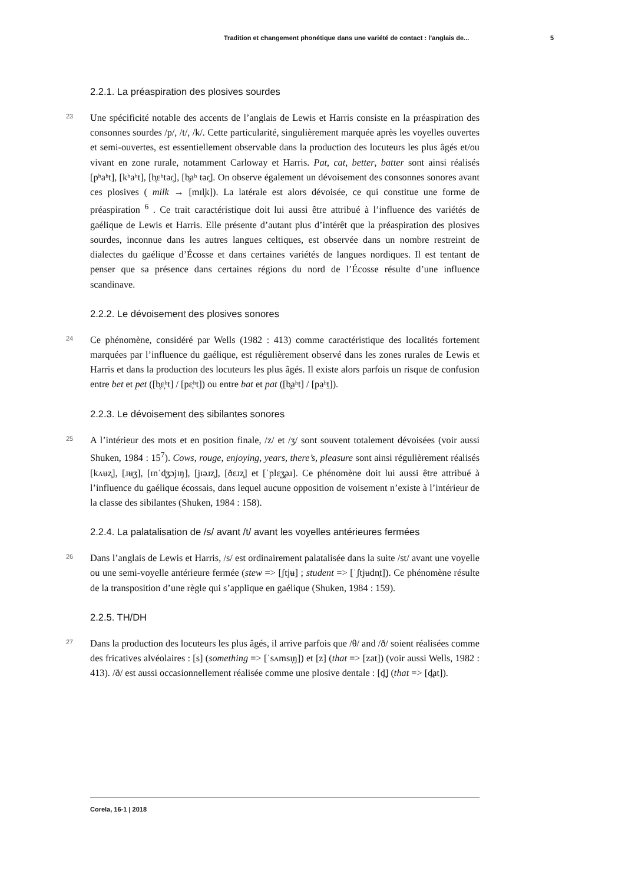Tradition et changement phonétique dans une variété de contact : l’anglais de... 5
2.2.1. La préaspiration des plosives sourdes
23
Une spécificité notable des accents de l’anglais de Lewis et Harris consiste en la préaspiration des consonnes sourdes /p/, /t/, /k/. Cette particularité, singulièrement marquée après les voyelles ouvertes et semi-ouvertes, est essentiellement observable dans la production des locuteurs les plus âgés et/ou vivant en zone rurale, notamment Carloway et Harris. Pat, cat, better, batter sont ainsi réalisés [pʰaʰt], [kʰaʰt], [b̥ɛʰtəɾ̥], [b̥aʰ təɾ̥]. On observe également un dévoisement des consonnes sonores avant ces plosives ( milk → [mɪl̥k]). La latérale est alors dévoisée, ce qui constitue une forme de préaspiration <sup>6</sup> . Ce trait caractéristique doit lui aussi être attribué à l’influence des variétés de gaélique de Lewis et Harris. Elle présente d’autant plus d’intérêt que la préaspiration des plosives sourdes, inconnue dans les autres langues celtiques, est observée dans un nombre restreint de dialectes du gaélique d’Écosse et dans certaines variétés de langues nordiques. Il est tentant de penser que sa présence dans certaines régions du nord de l’Écosse résulte d’une influence scandinave.
2.2.2. Le dévoisement des plosives sonores
24
Ce phénomène, considéré par Wells (1982 : 413) comme caractéristique des localités fortement marquées par l’influence du gaélique, est régulièrement observé dans les zones rurales de Lewis et Harris et dans la production des locuteurs les plus âgés. Il existe alors parfois un risque de confusion entre bet et pet ([b̥ɛ̞ʰt] / [pɛ̞ʰt]) ou entre bat et pat ([b̥a̱ʰt] / [pa̱ʰt̠]).
2.2.3. Le dévoisement des sibilantes sonores
25
A l’intérieur des mots et en position finale, /z/ et /ʒ/ sont souvent totalement dévoisées (voir aussi Shuken, 1984 : 15<sup>7</sup>). Cows, rouge, enjoying, years, there’s, pleasure sont ainsi régulièrement réalisés [kʌʉz̥], [ɹʉ̞ʒ], [ɪnˈd̥ʒɔjɪŋ], [jɪəɹz̥], [ðɛɹz̥] et [ˈplɛ̞ʒ̥əɹ]. Ce phénomène doit lui aussi être attribué à l’influence du gaélique écossais, dans lequel aucune opposition de voisement n’existe à l’intérieur de la classe des sibilantes (Shuken, 1984 : 158).
2.2.4. La palatalisation de /s/ avant /t/ avant les voyelles antérieures fermées
26
Dans l’anglais de Lewis et Harris, /s/ est ordinairement palatalisée dans la suite /st/ avant une voyelle ou une semi-voyelle antérieure fermée (stew => [ʃtjʉ] ; student => [ˈʃtjʉdn̩t]). Ce phénomène résulte de la transposition d’une règle qui s’applique en gaélique (Shuken, 1984 : 159).
2.2.5. TH/DH
27
Dans la production des locuteurs les plus âgés, il arrive parfois que /θ/ and /ð/ soient réalisées comme des fricatives alvéolaires : [s] (something => [ˈsʌmsɪ̞ŋ]) et [z] (that => [zat]) (voir aussi Wells, 1982 : 413). /ð/ est aussi occasionnellement réalisée comme une plosive dentale : [d̪] (that => [d̪at]).
Corela, 16-1 | 2018